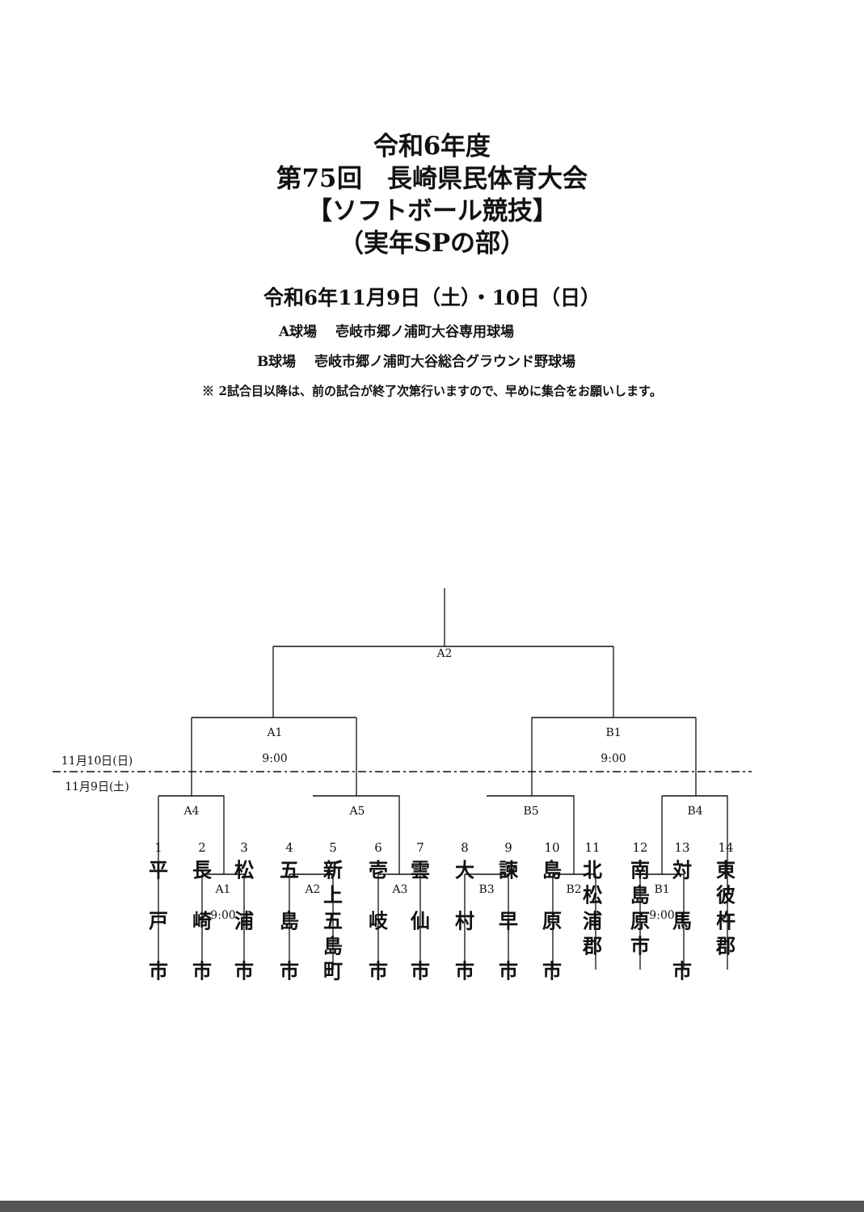令和6年度
第75回　長崎県民体育大会
【ソフトボール競技】
（実年SPの部）
令和6年11月9日（土）・10日（日）
A球場　 壱岐市郷ノ浦町大谷専用球場
B球場　 壱岐市郷ノ浦町大谷総合グラウンド野球場
※ 2試合目以降は、前の試合が終了次第行いますので、早めに集合をお願いします。
A2
A1
9:00
B1
9:00
11月10日(日)
11月9日(土)
A4 A5 B5 B4
A1
9:00
A2 A3 B3 B2
B1
9:00
1
平
戸
市
2
長
崎
市
3
松
浦
市
4
五
島
市
5
新
上
五
島
町
6
壱
岐
市
7
雲
仙
市
8
大
村
市
9
諫
早
市
10
島
原
市
11
北
松
浦
郡
12
南
島
原
市
13
対
馬
市
14
東
彼
杵
郡